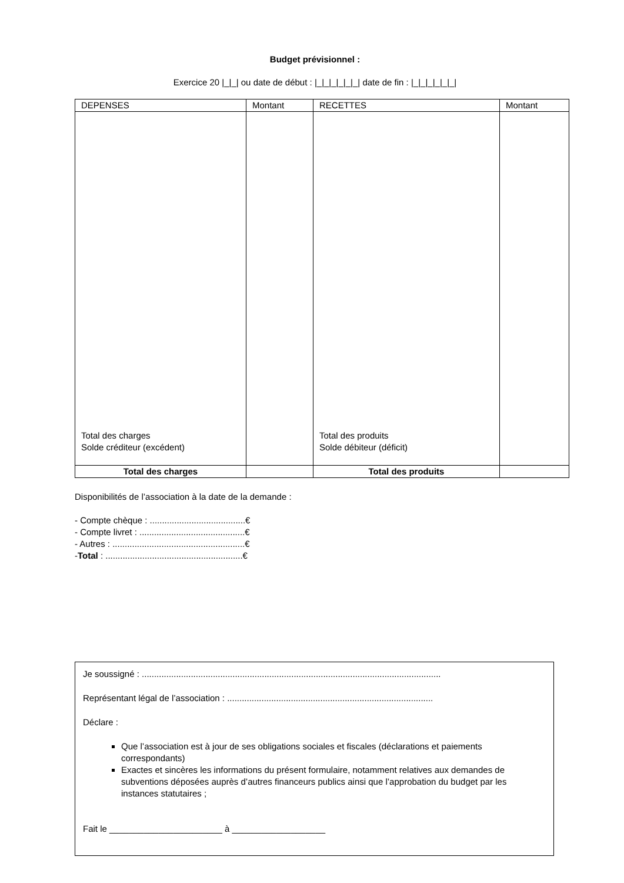Budget prévisionnel :
Exercice 20 |_|_| ou date de début : |_|_|_|_|_|_| date de fin : |_|_|_|_|_|_|
| DEPENSES | Montant | RECETTES | Montant |
| --- | --- | --- | --- |
| Total des charges Solde créditeur (excédent) | | Total des produits Solde débiteur (déficit) | |
| Total des charges | | Total des produits | |
Disponibilités de l’association à la date de la demande :
- Compte chèque : .......................................€
- Compte livret : ...........................................€
- Autres : ......................................................€
-Total : ........................................................€
Je soussigné : ..........................................................................................................................
Représentant légal de l’association : ....................................................................................
Déclare :
Que l’association est à jour de ses obligations sociales et fiscales (déclarations et paiements correspondants)
Exactes et sincères les informations du présent formulaire, notamment relatives aux demandes de subventions déposées auprès d’autres financeurs publics ainsi que l’approbation du budget par les instances statutaires ;
Fait le _______________________ à ___________________